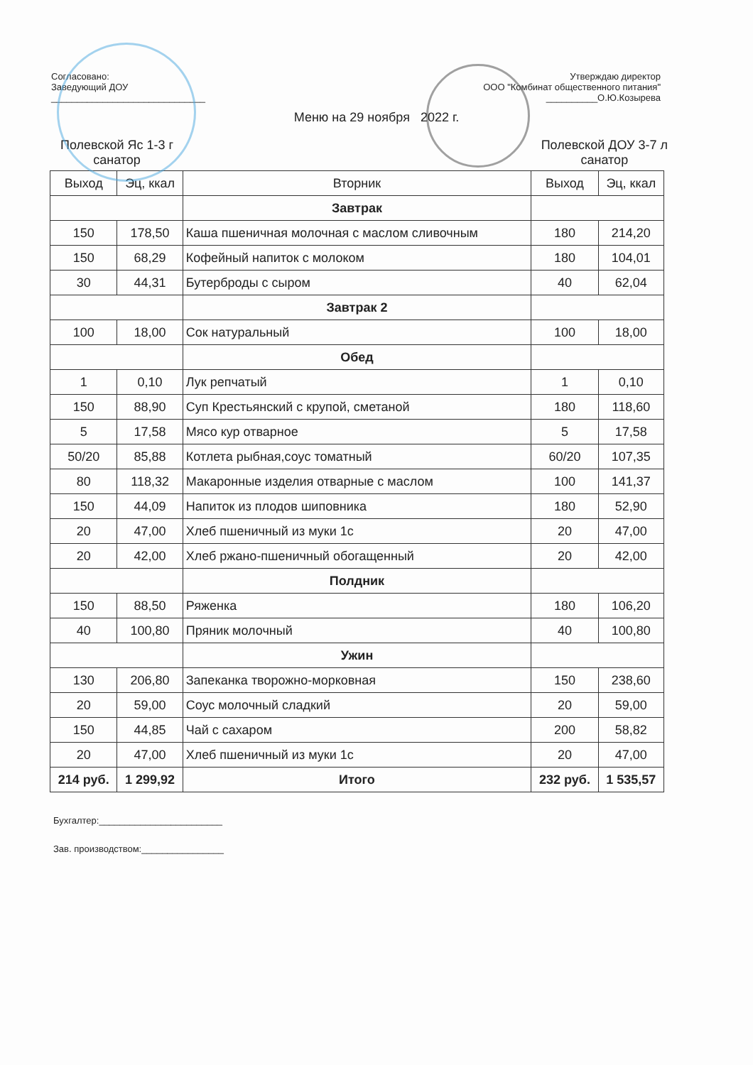Согласовано:
Заведующий ДОУ
______________________________
Утверждаю директор
ООО "Комбинат общественного питания"
__________О.Ю.Козырева
Меню на 29 ноября 2022 г.
Полевской Яс 1-3 г
санатор
Полевской ДОУ 3-7 л
санатор
| Выход | Эц, ккал | Вторник | Выход | Эц, ккал |
| --- | --- | --- | --- | --- |
| | | Завтрак | | |
| 150 | 178,50 | Каша пшеничная молочная с маслом сливочным | 180 | 214,20 |
| 150 | 68,29 | Кофейный напиток с молоком | 180 | 104,01 |
| 30 | 44,31 | Бутерброды с сыром | 40 | 62,04 |
| | | Завтрак 2 | | |
| 100 | 18,00 | Сок натуральный | 100 | 18,00 |
| | | Обед | | |
| 1 | 0,10 | Лук репчатый | 1 | 0,10 |
| 150 | 88,90 | Суп Крестьянский с крупой, сметаной | 180 | 118,60 |
| 5 | 17,58 | Мясо кур отварное | 5 | 17,58 |
| 50/20 | 85,88 | Котлета рыбная,соус томатный | 60/20 | 107,35 |
| 80 | 118,32 | Макаронные изделия отварные с маслом | 100 | 141,37 |
| 150 | 44,09 | Напиток из плодов шиповника | 180 | 52,90 |
| 20 | 47,00 | Хлеб пшеничный из муки 1с | 20 | 47,00 |
| 20 | 42,00 | Хлеб ржано-пшеничный обогащенный | 20 | 42,00 |
| | | Полдник | | |
| 150 | 88,50 | Ряженка | 180 | 106,20 |
| 40 | 100,80 | Пряник молочный | 40 | 100,80 |
| | | Ужин | | |
| 130 | 206,80 | Запеканка творожно-морковная | 150 | 238,60 |
| 20 | 59,00 | Соус молочный сладкий | 20 | 59,00 |
| 150 | 44,85 | Чай с сахаром | 200 | 58,82 |
| 20 | 47,00 | Хлеб пшеничный из муки 1с | 20 | 47,00 |
| 214 руб. | 1 299,92 | Итого | 232 руб. | 1 535,57 |
Бухгалтер:________________________
Зав. производством:________________